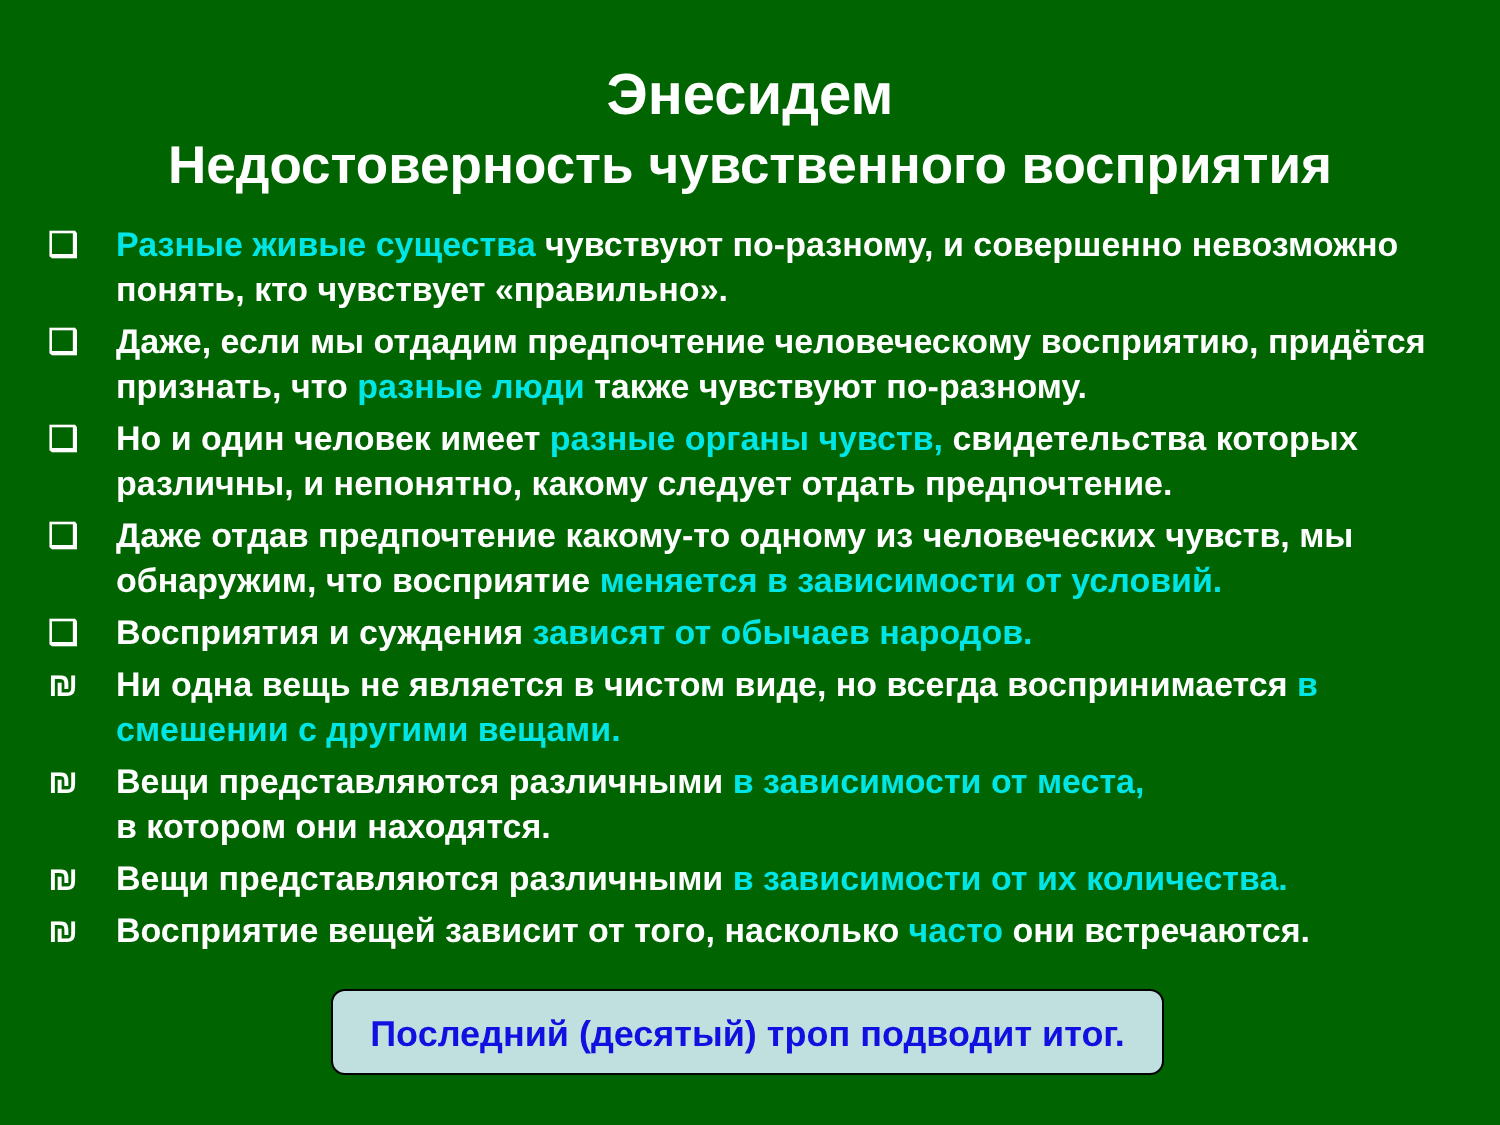Энесидем
Недостоверность чувственного восприятия
❑ Разные живые существа чувствуют по-разному, и совершенно невозможно понять, кто чувствует «правильно».
❑ Даже, если мы отдадим предпочтение человеческому восприятию, придётся признать, что разные люди также чувствуют по-разному.
❑ Но и один человек имеет разные органы чувств, свидетельства которых различны, и непонятно, какому следует отдать предпочтение.
❑ Даже отдав предпочтение какому-то одному из человеческих чувств, мы обнаружим, что восприятие меняется в зависимости от условий.
❑ Восприятия и суждения зависят от обычаев народов.
₪ Ни одна вещь не является в чистом виде, но всегда воспринимается в смешении с другими вещами.
₪ Вещи представляются различными в зависимости от места,
в котором они находятся.
₪ Вещи представляются различными в зависимости от их количества.
₪ Восприятие вещей зависит от того, насколько часто они встречаются.
Последний (десятый) троп подводит итог.